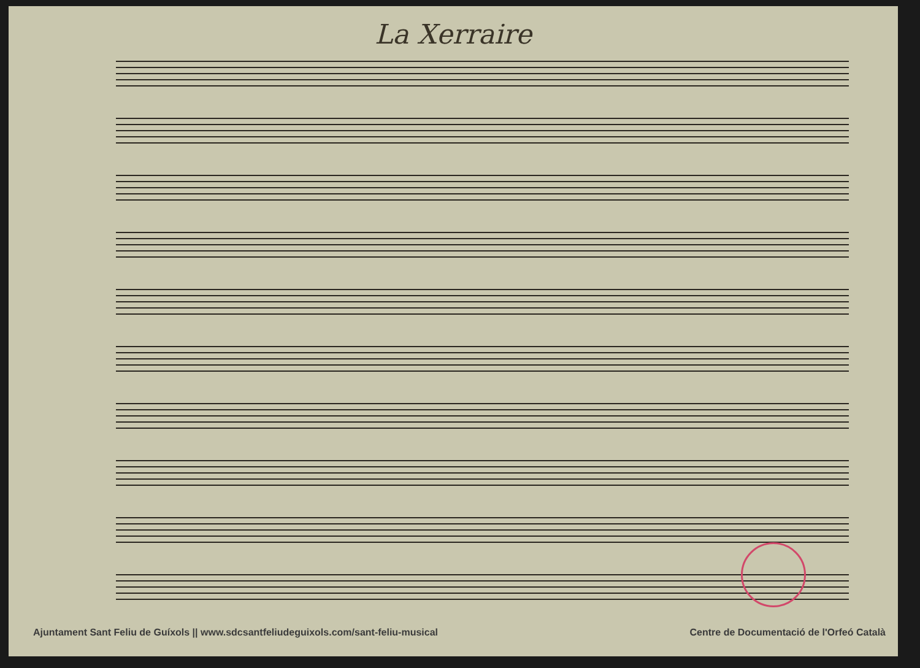La Xerraire
Ajuntament Sant Feliu de Guíxols || www.sdcsantfeliudeguixols.com/sant-feliu-musical Centre de Documentació de l'Orfeó Català